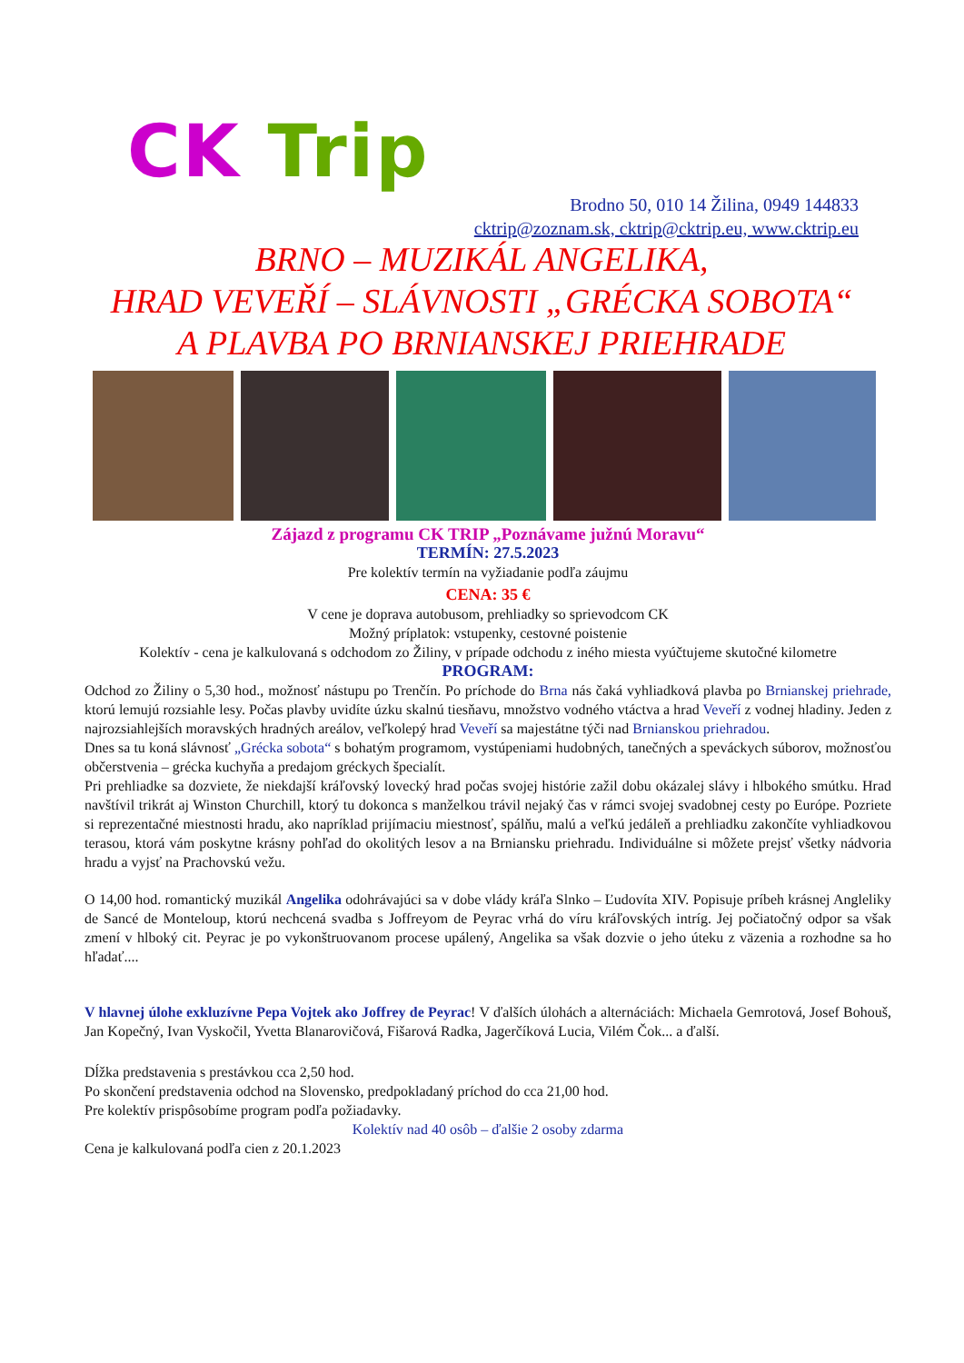CK Trip
Brodno 50, 010 14 Žilina, 0949 144833
cktrip@zoznam.sk, cktrip@cktrip.eu, www.cktrip.eu
BRNO – MUZIKÁL ANGELIKA,
HRAD VEVEŘÍ – SLÁVNOSTI „GRÉCKA SOBOTA“
A PLAVBA PO BRNIANSKEJ PRIEHRADE
Zájazd z programu CK TRIP „Poznávame južnú Moravu“
TERMÍN: 27.5.2023
Pre kolektív termín na vyžiadanie podľa záujmu
CENA: 35 €
V cene je doprava autobusom, prehliadky so sprievodcom CK
Možný príplatok: vstupenky, cestovné poistenie
Kolektív - cena je kalkulovaná s odchodom zo Žiliny, v prípade odchodu z iného miesta vyúčtujeme skutočné kilometre
PROGRAM:
Odchod zo Žiliny o 5,30 hod., možnosť nástupu po Trenčín. Po príchode do Brna nás čaká vyhliadková plavba po Brnianskej priehrade, ktorú lemujú rozsiahle lesy. Počas plavby uvidíte úzku skalnú tiesňavu, množstvo vodného vtáctva a hrad Veveří z vodnej hladiny. Jeden z najrozsiahlejších moravských hradných areálov, veľkolepý hrad Veveří sa majestátne týči nad Brnianskou priehradou.
Dnes sa tu koná slávnosť „Grécka sobota“ s bohatým programom, vystúpeniami hudobných, tanečných a speváckych súborov, možnosťou občerstvenia – grécka kuchyňa a predajom gréckych špecialít.
Pri prehliadke sa dozviete, že niekdajší kráľovský lovecký hrad počas svojej histórie zažil dobu okázalej slávy i hlbokého smútku. Hrad navštívil trikrát aj Winston Churchill, ktorý tu dokonca s manželkou trávil nejaký čas v rámci svojej svadobnej cesty po Európe. Pozriete si reprezentačné miestnosti hradu, ako napríklad prijímaciu miestnosť, spálňu, malú a veľkú jedáleň a prehliadku zakončíte vyhliadkovou terasou, ktorá vám poskytne krásny pohľad do okolitých lesov a na Brniansku priehradu. Individuálne si môžete prejsť všetky nádvoria hradu a vyjsť na Prachovskú vežu.
O 14,00 hod. romantický muzikál Angelika odohrávajúci sa v dobe vlády kráľa Slnko – Ľudovíta XIV. Popisuje príbeh krásnej Angleliky de Sancé de Monteloup, ktorú nechcená svadba s Joffreyom de Peyrac vrhá do víru kráľovských intríg. Jej počiatočný odpor sa však zmení v hlboký cit. Peyrac je po vykonštruovanom procese upálený, Angelika sa však dozvie o jeho úteku z väzenia a rozhodne sa ho hľadať....
V hlavnej úlohe exkluzívne Pepa Vojtek ako Joffrey de Peyrac! V ďalších úlohách a alternáciách: Michaela Gemrotová, Josef Bohouš, Jan Kopečný, Ivan Vyskočil, Yvetta Blanarovičová, Fišarová Radka, Jagerčíková Lucia, Vilém Čok... a ďalší.
Dĺžka predstavenia s prestávkou cca 2,50 hod.
Po skončení predstavenia odchod na Slovensko, predpokladaný príchod do cca 21,00 hod.
Pre kolektív prispôsobíme program podľa požiadavky.
Kolektív nad 40 osôb – ďalšie 2 osoby zdarma
Cena je kalkulovaná podľa cien z 20.1.2023